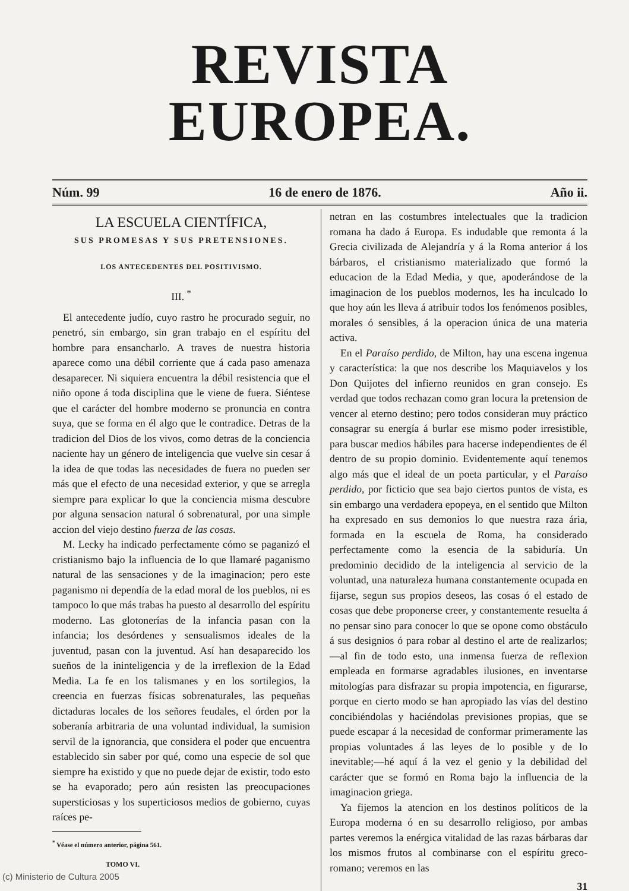REVISTA EUROPEA.
Núm. 99 16 de enero de 1876. Año ii.
LA ESCUELA CIENTÍFICA,
SUS PROMESAS Y SUS PRETENSIONES.
LOS ANTECEDENTES DEL POSITIVISMO.
III. <sup>*</sup>
El antecedente judío, cuyo rastro he procurado seguir, no penetró, sin embargo, sin gran trabajo en el espíritu del hombre para ensancharlo. A traves de nuestra historia aparece como una débil corriente que á cada paso amenaza desaparecer. Ni siquiera encuentra la débil resistencia que el niño opone á toda disciplina que le viene de fuera. Siéntese que el carácter del hombre moderno se pronuncia en contra suya, que se forma en él algo que le contradice. Detras de la tradicion del Dios de los vivos, como detras de la conciencia naciente hay un género de inteligencia que vuelve sin cesar á la idea de que todas las necesidades de fuera no pueden ser más que el efecto de una necesidad exterior, y que se arregla siempre para explicar lo que la conciencia misma descubre por alguna sensacion natural ó sobrenatural, por una simple accion del viejo destino fuerza de las cosas.
M. Lecky ha indicado perfectamente cómo se paganizó el cristianismo bajo la influencia de lo que llamaré paganismo natural de las sensaciones y de la imaginacion; pero este paganismo ni dependía de la edad moral de los pueblos, ni es tampoco lo que más trabas ha puesto al desarrollo del espíritu moderno. Las glotonerías de la infancia pasan con la infancia; los desórdenes y sensualismos ideales de la juventud, pasan con la juventud. Así han desaparecido los sueños de la ininteligencia y de la irreflexion de la Edad Media. La fe en los talismanes y en los sortilegios, la creencia en fuerzas físicas sobrenaturales, las pequeñas dictaduras locales de los señores feudales, el órden por la soberanía arbitraria de una voluntad individual, la sumision servil de la ignorancia, que considera el poder que encuentra establecido sin saber por qué, como una especie de sol que siempre ha existido y que no puede dejar de existir, todo esto se ha evaporado; pero aún resisten las preocupaciones supersticiosas y los superticiosos medios de gobierno, cuyas raíces pe-
<sup>*</sup> Véase el número anterior, página 561.
TOMO VI.
netran en las costumbres intelectuales que la tradicion romana ha dado á Europa. Es indudable que remonta á la Grecia civilizada de Alejandría y á la Roma anterior á los bárbaros, el cristianismo materializado que formó la educacion de la Edad Media, y que, apoderándose de la imaginacion de los pueblos modernos, les ha inculcado lo que hoy aún les lleva á atribuir todos los fenómenos posibles, morales ó sensibles, á la operacion única de una materia activa.
En el Paraíso perdido, de Milton, hay una escena ingenua y característica: la que nos describe los Maquiavelos y los Don Quijotes del infierno reunidos en gran consejo. Es verdad que todos rechazan como gran locura la pretension de vencer al eterno destino; pero todos consideran muy práctico consagrar su energía á burlar ese mismo poder irresistible, para buscar medios hábiles para hacerse independientes de él dentro de su propio dominio. Evidentemente aquí tenemos algo más que el ideal de un poeta particular, y el Paraíso perdido, por ficticio que sea bajo ciertos puntos de vista, es sin embargo una verdadera epopeya, en el sentido que Milton ha expresado en sus demonios lo que nuestra raza ária, formada en la escuela de Roma, ha considerado perfectamente como la esencia de la sabiduría. Un predominio decidido de la inteligencia al servicio de la voluntad, una naturaleza humana constantemente ocupada en fijarse, segun sus propios deseos, las cosas ó el estado de cosas que debe proponerse creer, y constantemente resuelta á no pensar sino para conocer lo que se opone como obstáculo á sus designios ó para robar al destino el arte de realizarlos;—al fin de todo esto, una inmensa fuerza de reflexion empleada en formarse agradables ilusiones, en inventarse mitologías para disfrazar su propia impotencia, en figurarse, porque en cierto modo se han apropiado las vías del destino concibiéndolas y haciéndolas previsiones propias, que se puede escapar á la necesidad de conformar primeramente las propias voluntades á las leyes de lo posible y de lo inevitable;—hé aquí á la vez el genio y la debilidad del carácter que se formó en Roma bajo la influencia de la imaginacion griega.
Ya fijemos la atencion en los destinos políticos de la Europa moderna ó en su desarrollo religioso, por ambas partes veremos la enérgica vitalidad de las razas bárbaras dar los mismos frutos al combinarse con el espíritu greco-romano; veremos en las
31
(c) Ministerio de Cultura 2005